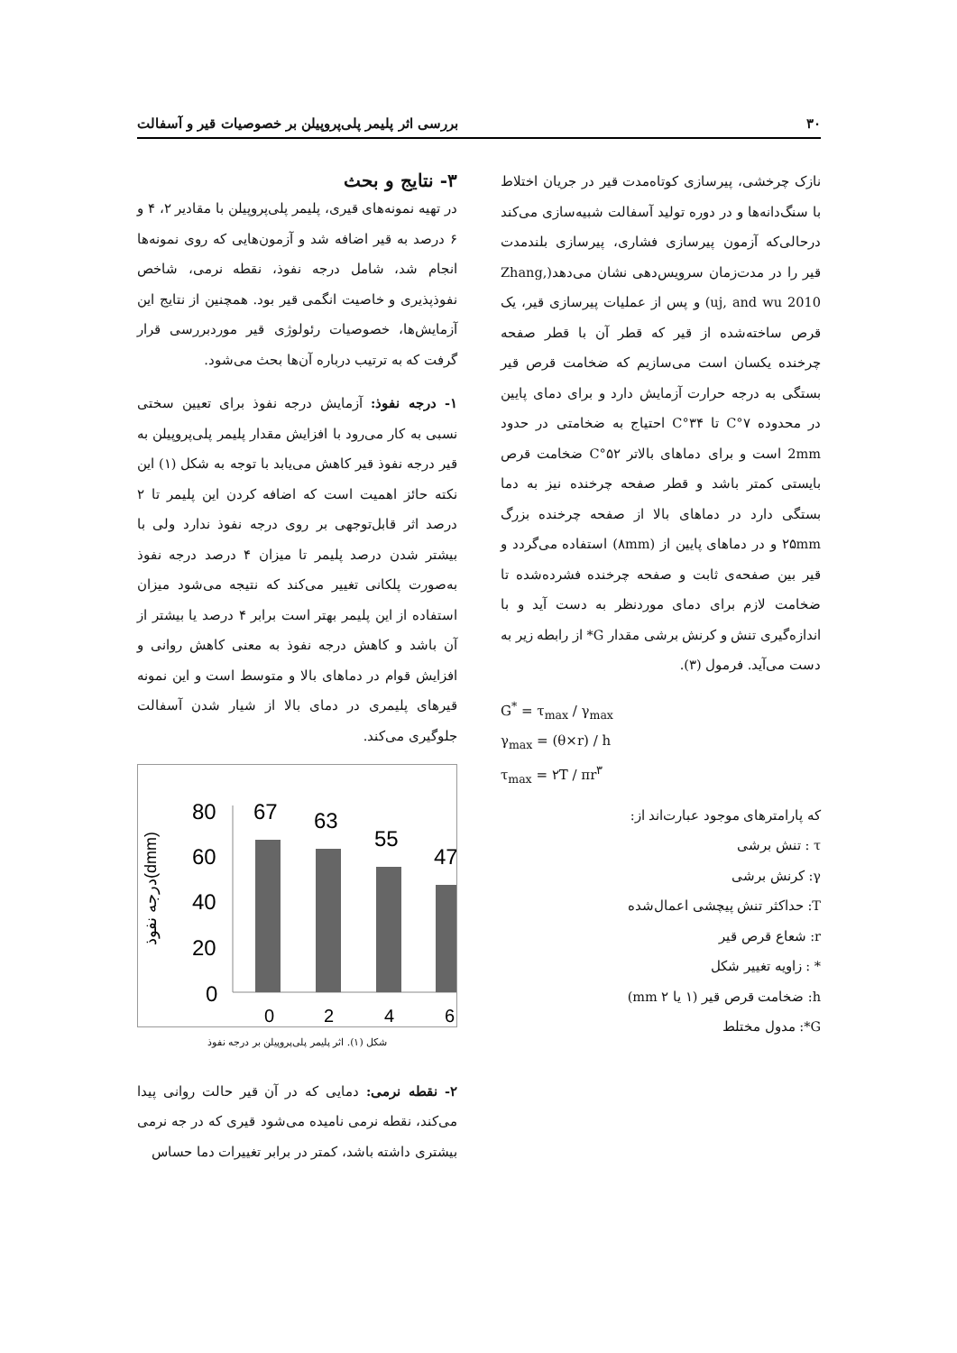۳۰ بررسی اثر پلیمر پلی‌پروپیلن بر خصوصیات قیر و آسفالت
نازک چرخشی، پیرسازی کوتاه‌مدت قیر در جریان اختلاط با سنگ‌دانه‌ها و در دوره تولید آسفالت شبیه‌سازی می‌کند درحالی‌که آزمون پیرسازی فشاری، پیرسازی بلندمدت قیر را در مدت‌زمان سرویس‌دهی نشان می‌دهد(Zhang, uj, and wu 2010) و پس از عملیات پیرسازی قیر، یک قرص ساخته‌شده از قیر که قطر آن با قطر صفحه چرخنده یکسان است می‌سازیم که ضخامت قرص قیر بستگی به درجه حرارت آزمایش دارد و برای دمای پایین در محدوده ۷°C تا ۳۴°C احتیاج به ضخامتی در حدود 2mm است و برای دماهای بالاتر ۵۲°C ضخامت قرص بایستی کمتر باشد و قطر صفحه چرخنده نیز به دما بستگی دارد در دماهای بالا از صفحه چرخنده بزرگ ۲۵mm و در دماهای پایین از (۸mm) استفاده می‌گردد و قیر بین صفحه‌ی ثابت و صفحه چرخنده فشرده‌شده تا ضخامت لازم برای دمای موردنظر به دست آید و با اندازه‌گیری تنش و کرنش برشی مقدار G* از رابطه زیر به دست می‌آید. فرمول (۳).
G<sup>*</sup> = τ<sub>max</sub> / γ<sub>max</sub>
γ<sub>max</sub> = (θ×r) / h
τ<sub>max</sub> = ۲T / πr<sup>۳</sup>
که پارامترهای موجود عبارت‌اند از:
τ : تنش برشی
γ: کرنش برشی
T: حداکثر تنش پیچشی اعمال‌شده
r: شعاع قرص قیر
* : زاویه تغییر شکل
h: ضخامت قرص قیر (۱ یا ۲ mm)
G*: مدول مختلط
۳- نتایج و بحث
در تهیه نمونه‌های قیری، پلیمر پلی‌پروپیلن با مقادیر ۲، ۴ و ۶ درصد به قیر اضافه شد و آزمون‌هایی که روی نمونه‌ها انجام شد، شامل درجه نفوذ، نقطه نرمی، شاخص نفوذپذیری و خاصیت انگمی قیر بود. همچنین از نتایج این آزمایش‌ها، خصوصیات رئولوژی قیر موردبررسی قرار گرفت که به ترتیب درباره آن‌ها بحث می‌شود.
۱- درجه نفوذ: آزمایش درجه نفوذ برای تعیین سختی نسبی به کار می‌رود با افزایش مقدار پلیمر پلی‌پروپیلن به قیر درجه نفوذ قیر کاهش می‌یابد با توجه به شکل (۱) این نکته حائز اهمیت است که اضافه کردن این پلیمر تا ۲ درصد اثر قابل‌توجهی بر روی درجه نفوذ ندارد ولی با بیشتر شدن درصد پلیمر تا میزان ۴ درصد درجه نفوذ به‌صورت پلکانی تغییر می‌کند که نتیجه می‌شود میزان استفاده از این پلیمر بهتر است برابر ۴ درصد یا بیشتر از آن باشد و کاهش درجه نفوذ به معنی کاهش روانی و افزایش قوام در دماهای بالا و متوسط است و این نمونه قیرهای پلیمری در دمای بالا از شیار شدن آسفالت جلوگیری می‌کند.
درجه نفوذ(dmm)
80
60
40
20
0
67
63
55
47
0
2
4
6
شکل (۱). اثر پلیمر پلی‌پروپیلن بر درجه نفوذ
۲- نقطه نرمی: دمایی که در آن قیر حالت روانی پیدا می‌کند، نقطه نرمی نامیده می‌شود قیری که در جه نرمی بیشتری داشته باشد، کمتر در برابر تغییرات دما حساس